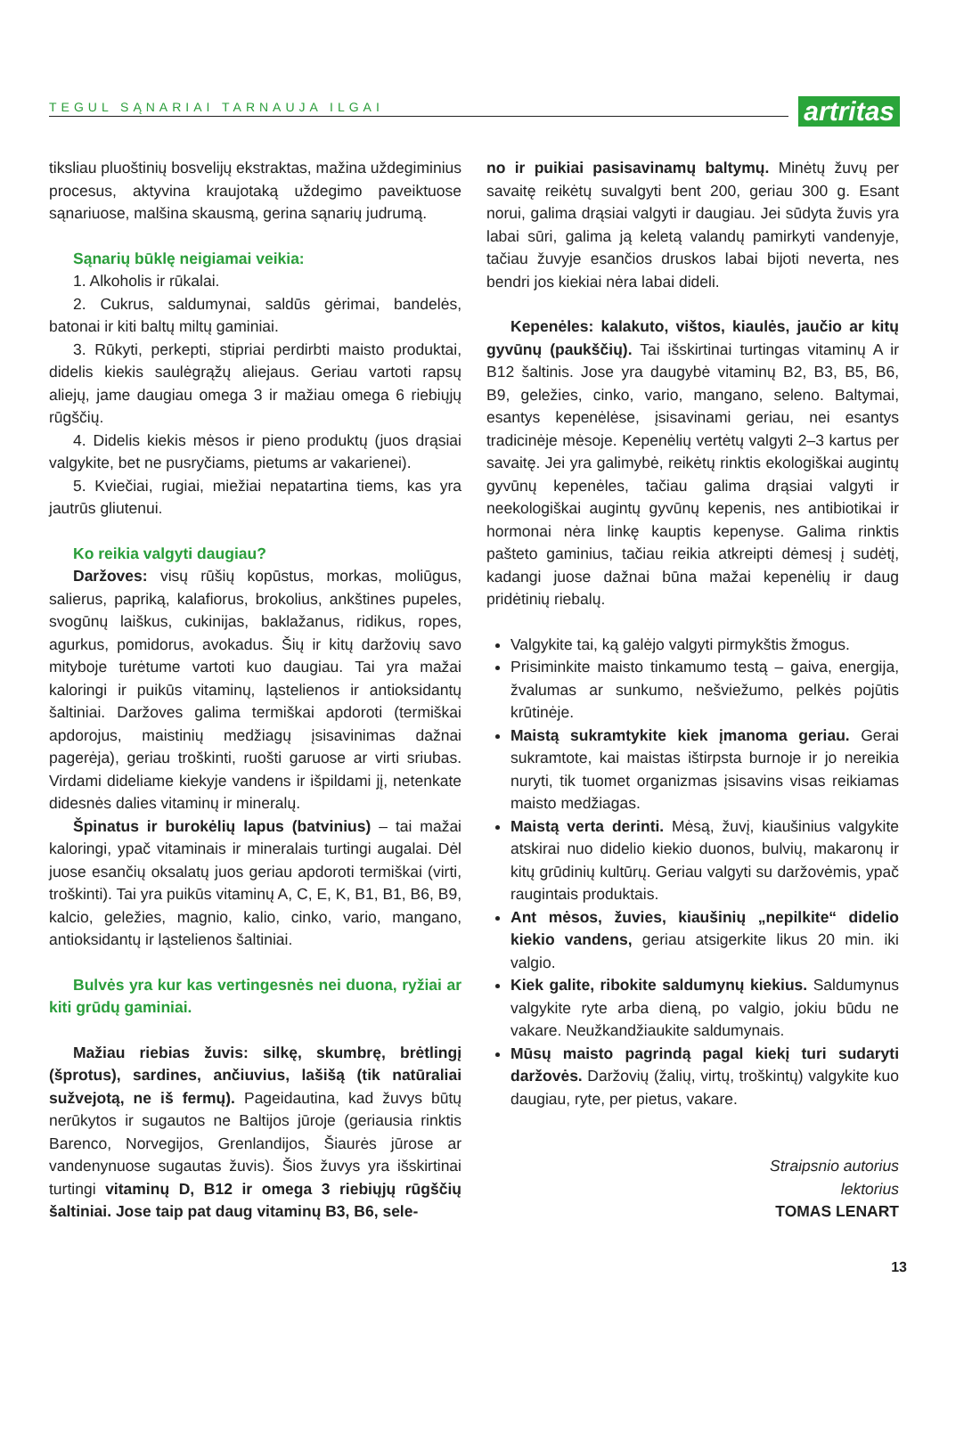TEGUL SĄNARIAI TARNAUJA ILGAI
artritas
tiksliau pluoštinių bosvelijų ekstraktas, mažina uždegiminius procesus, aktyvina kraujotaką uždegimo paveiktuose sąnariuose, malšina skausmą, gerina sąnarių judrumą.
Sąnarių būklę neigiamai veikia:
1. Alkoholis ir rūkalai.
2. Cukrus, saldumynai, saldūs gėrimai, bandelės, batonai ir kiti baltų miltų gaminiai.
3. Rūkyti, perkepti, stipriai perdirbti maisto produktai, didelis kiekis saulėgrąžų aliejaus. Geriau vartoti rapsų aliejų, jame daugiau omega 3 ir mažiau omega 6 riebiųjų rūgščių.
4. Didelis kiekis mėsos ir pieno produktų (juos drąsiai valgykite, bet ne pusryčiams, pietums ar vakarienei).
5. Kviečiai, rugiai, miežiai nepatartina tiems, kas yra jautrūs gliutenui.
Ko reikia valgyti daugiau?
Daržoves: visų rūšių kopūstus, morkas, moliūgus, salierus, papriką, kalafiorus, brokolius, ankštines pupeles, svogūnų laiškus, cukinijas, baklažanus, ridikus, ropes, agurkus, pomidorus, avokadus. Šių ir kitų daržovių savo mityboje turėtume vartoti kuo daugiau. Tai yra mažai kaloringi ir puikūs vitaminų, ląstelienos ir antioksidantų šaltiniai. Daržoves galima termiškai apdoroti (termiškai apdorojus, maistinių medžiagų įsisavinimas dažnai pagerėja), geriau troškinti, ruošti garuose ar virti sriubas. Virdami dideliame kiekyje vandens ir išpildami jį, netenkate didesnės dalies vitaminų ir mineralų.
Špinatus ir burokėlių lapus (batvinius) – tai mažai kaloringi, ypač vitaminais ir mineralais turtingi augalai. Dėl juose esančių oksalatų juos geriau apdoroti termiškai (virti, troškinti). Tai yra puikūs vitaminų A, C, E, K, B1, B1, B6, B9, kalcio, geležies, magnio, kalio, cinko, vario, mangano, antioksidantų ir ląstelienos šaltiniai.
Bulvės yra kur kas vertingesnės nei duona, ryžiai ar kiti grūdų gaminiai.
Mažiau riebias žuvis: silkę, skumbrę, brėtlingį (šprotus), sardines, ančiuvius, lašišą (tik natūraliai sužvejotą, ne iš fermų). Pageidautina, kad žuvys būtų nerūkytos ir sugautos ne Baltijos jūroje (geriausia rinktis Barenco, Norvegijos, Grenlandijos, Šiaurės jūrose ar vandenynuose sugautas žuvis). Šios žuvys yra išskirtinai turtingi vitaminų D, B12 ir omega 3 riebiųjų rūgščių šaltiniai. Jose taip pat daug vitaminų B3, B6, sele-
no ir puikiai pasisavinamų baltymų. Minėtų žuvų per savaitę reikėtų suvalgyti bent 200, geriau 300 g. Esant norui, galima drąsiai valgyti ir daugiau. Jei sūdyta žuvis yra labai sūri, galima ją keletą valandų pamirkyti vandenyje, tačiau žuvyje esančios druskos labai bijoti neverta, nes bendri jos kiekiai nėra labai dideli.
Kepenėles: kalakuto, vištos, kiaulės, jaučio ar kitų gyvūnų (paukščių). Tai išskirtinai turtingas vitaminų A ir B12 šaltinis. Jose yra daugybė vitaminų B2, B3, B5, B6, B9, geležies, cinko, vario, mangano, seleno. Baltymai, esantys kepenėlėse, įsisavinami geriau, nei esantys tradicinėje mėsoje. Kepenėlių vertėtų valgyti 2–3 kartus per savaitę. Jei yra galimybė, reikėtų rinktis ekologiškai augintų gyvūnų kepenėles, tačiau galima drąsiai valgyti ir neekologiškai augintų gyvūnų kepenis, nes antibiotikai ir hormonai nėra linkę kauptis kepenyse. Galima rinktis pašteto gaminius, tačiau reikia atkreipti dėmesį į sudėtį, kadangi juose dažnai būna mažai kepenėlių ir daug pridėtinių riebalų.
Valgykite tai, ką galėjo valgyti pirmykštis žmogus.
Prisiminkite maisto tinkamumo testą – gaiva, energija, žvalumas ar sunkumo, nešviežumo, pelkės pojūtis krūtinėje.
Maistą sukramtykite kiek įmanoma geriau. Gerai sukramtote, kai maistas ištirpsta burnoje ir jo nereikia nuryti, tik tuomet organizmas įsisavins visas reikiamas maisto medžiagas.
Maistą verta derinti. Mėsą, žuvį, kiaušinius valgykite atskirai nuo didelio kiekio duonos, bulvių, makaronų ir kitų grūdinių kultūrų. Geriau valgyti su daržovėmis, ypač raugintais produktais.
Ant mėsos, žuvies, kiaušinių „nepilkite“ didelio kiekio vandens, geriau atsigerkite likus 20 min. iki valgio.
Kiek galite, ribokite saldumynų kiekius. Saldumynus valgykite ryte arba dieną, po valgio, jokiu būdu ne vakare. Neužkandžiaukite saldumynais.
Mūsų maisto pagrindą pagal kiekį turi sudaryti daržovės. Daržovių (žalių, virtų, troškintų) valgykite kuo daugiau, ryte, per pietus, vakare.
Straipsnio autorius
lektorius
TOMAS LENART
13